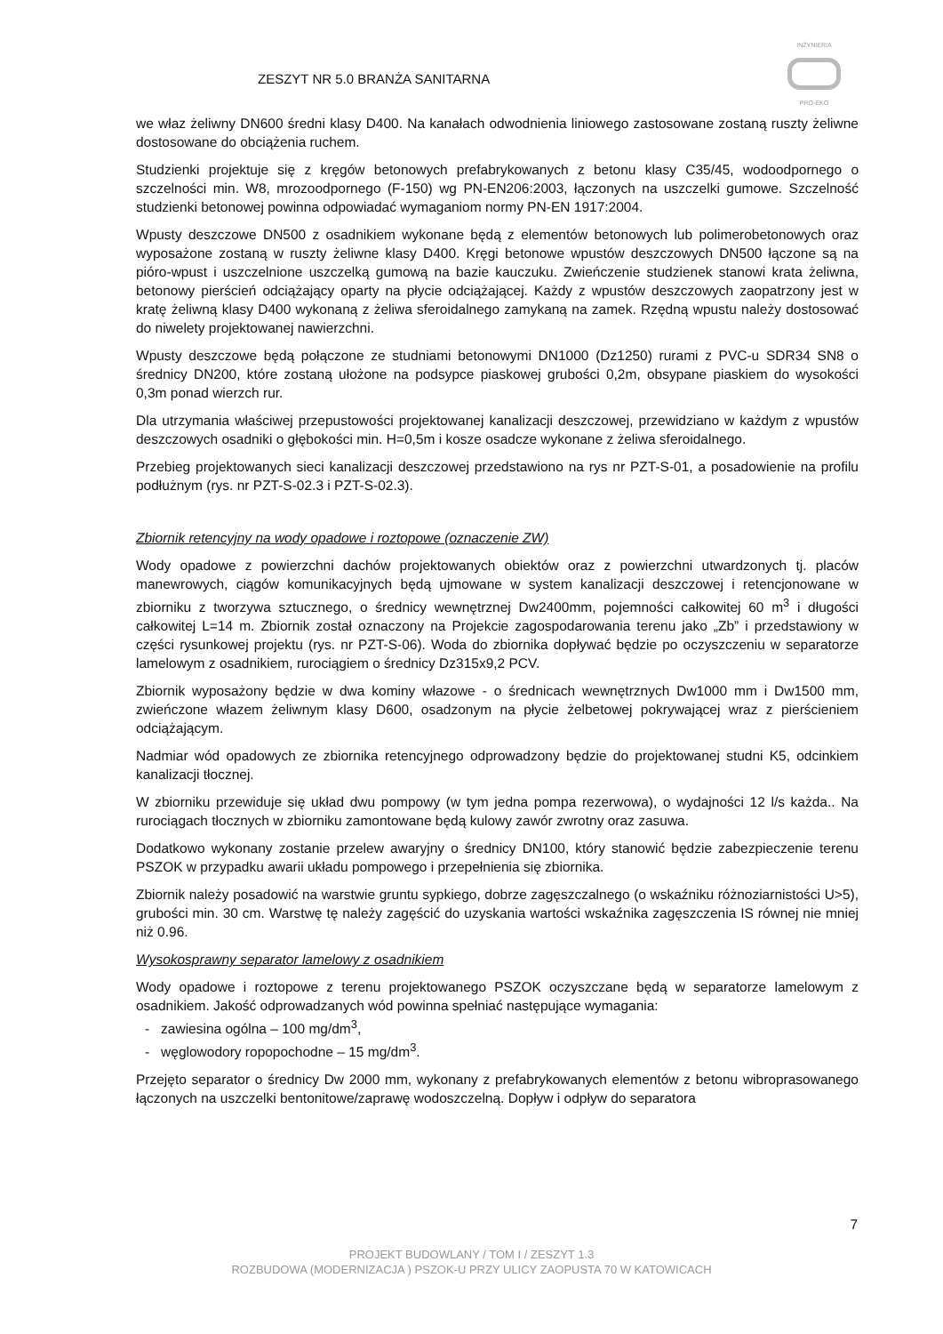INŻYNIERIA
PRO-EKO
ZESZYT NR 5.0 BRANŻA SANITARNA
we właz żeliwny DN600 średni klasy D400. Na kanałach odwodnienia liniowego zastosowane zostaną ruszty żeliwne dostosowane do obciążenia ruchem.
Studzienki projektuje się z kręgów betonowych prefabrykowanych z betonu klasy C35/45, wodoodpornego o szczelności min. W8, mrozoodpornego (F-150) wg PN-EN206:2003, łączonych na uszczelki gumowe. Szczelność studzienki betonowej powinna odpowiadać wymaganiom normy PN-EN 1917:2004.
Wpusty deszczowe DN500 z osadnikiem wykonane będą z elementów betonowych lub polimerobetonowych oraz wyposażone zostaną w ruszty żeliwne klasy D400. Kręgi betonowe wpustów deszczowych DN500 łączone są na pióro-wpust i uszczelnione uszczelką gumową na bazie kauczuku. Zwieńczenie studzienek stanowi krata żeliwna, betonowy pierścień odciążający oparty na płycie odciążającej. Każdy z wpustów deszczowych zaopatrzony jest w kratę żeliwną klasy D400 wykonaną z żeliwa sferoidalnego zamykaną na zamek. Rzędną wpustu należy dostosować do niwelety projektowanej nawierzchni.
Wpusty deszczowe będą połączone ze studniami betonowymi DN1000 (Dz1250) rurami z PVC-u SDR34 SN8 o średnicy DN200, które zostaną ułożone na podsypce piaskowej grubości 0,2m, obsypane piaskiem do wysokości 0,3m ponad wierzch rur.
Dla utrzymania właściwej przepustowości projektowanej kanalizacji deszczowej, przewidziano w każdym z wpustów deszczowych osadniki o głębokości min. H=0,5m i kosze osadcze wykonane z żeliwa sferoidalnego.
Przebieg projektowanych sieci kanalizacji deszczowej przedstawiono na rys nr PZT-S-01, a posadowienie na profilu podłużnym (rys. nr PZT-S-02.3 i PZT-S-02.3).
Zbiornik retencyjny na wody opadowe i roztopowe (oznaczenie ZW)
Wody opadowe z powierzchni dachów projektowanych obiektów oraz z powierzchni utwardzonych tj. placów manewrowych, ciągów komunikacyjnych będą ujmowane w system kanalizacji deszczowej i retencjonowane w zbiorniku z tworzywa sztucznego, o średnicy wewnętrznej Dw2400mm, pojemności całkowitej 60 m<sup>3</sup> i długości całkowitej L=14 m. Zbiornik został oznaczony na Projekcie zagospodarowania terenu jako „Zb” i przedstawiony w części rysunkowej projektu (rys. nr PZT-S-06). Woda do zbiornika dopływać będzie po oczyszczeniu w separatorze lamelowym z osadnikiem, rurociągiem o średnicy Dz315x9,2 PCV.
Zbiornik wyposażony będzie w dwa kominy włazowe - o średnicach wewnętrznych Dw1000 mm i Dw1500 mm, zwieńczone włazem żeliwnym klasy D600, osadzonym na płycie żelbetowej pokrywającej wraz z pierścieniem odciążającym.
Nadmiar wód opadowych ze zbiornika retencyjnego odprowadzony będzie do projektowanej studni K5, odcinkiem kanalizacji tłocznej.
W zbiorniku przewiduje się układ dwu pompowy (w tym jedna pompa rezerwowa), o wydajności 12 l/s każda.. Na rurociągach tłocznych w zbiorniku zamontowane będą kulowy zawór zwrotny oraz zasuwa.
Dodatkowo wykonany zostanie przelew awaryjny o średnicy DN100, który stanowić będzie zabezpieczenie terenu PSZOK w przypadku awarii układu pompowego i przepełnienia się zbiornika.
Zbiornik należy posadowić na warstwie gruntu sypkiego, dobrze zagęszczalnego (o wskaźniku różnoziarnistości U>5), grubości min. 30 cm. Warstwę tę należy zagęścić do uzyskania wartości wskaźnika zagęszczenia IS równej nie mniej niż 0.96.
Wysokosprawny separator lamelowy z osadnikiem
Wody opadowe i roztopowe z terenu projektowanego PSZOK oczyszczane będą w separatorze lamelowym z osadnikiem. Jakość odprowadzanych wód powinna spełniać następujące wymagania:
- zawiesina ogólna – 100 mg/dm<sup>3</sup>,
- węglowodory ropopochodne – 15 mg/dm<sup>3</sup>.
Przejęto separator o średnicy Dw 2000 mm, wykonany z prefabrykowanych elementów z betonu wibroprasowanego łączonych na uszczelki bentonitowe/zaprawę wodoszczelną. Dopływ i odpływ do separatora
7
PROJEKT BUDOWLANY / TOM I / ZESZYT 1.3
ROZBUDOWA (MODERNIZACJA ) PSZOK-U PRZY ULICY ZAOPUSTA 70 W KATOWICACH